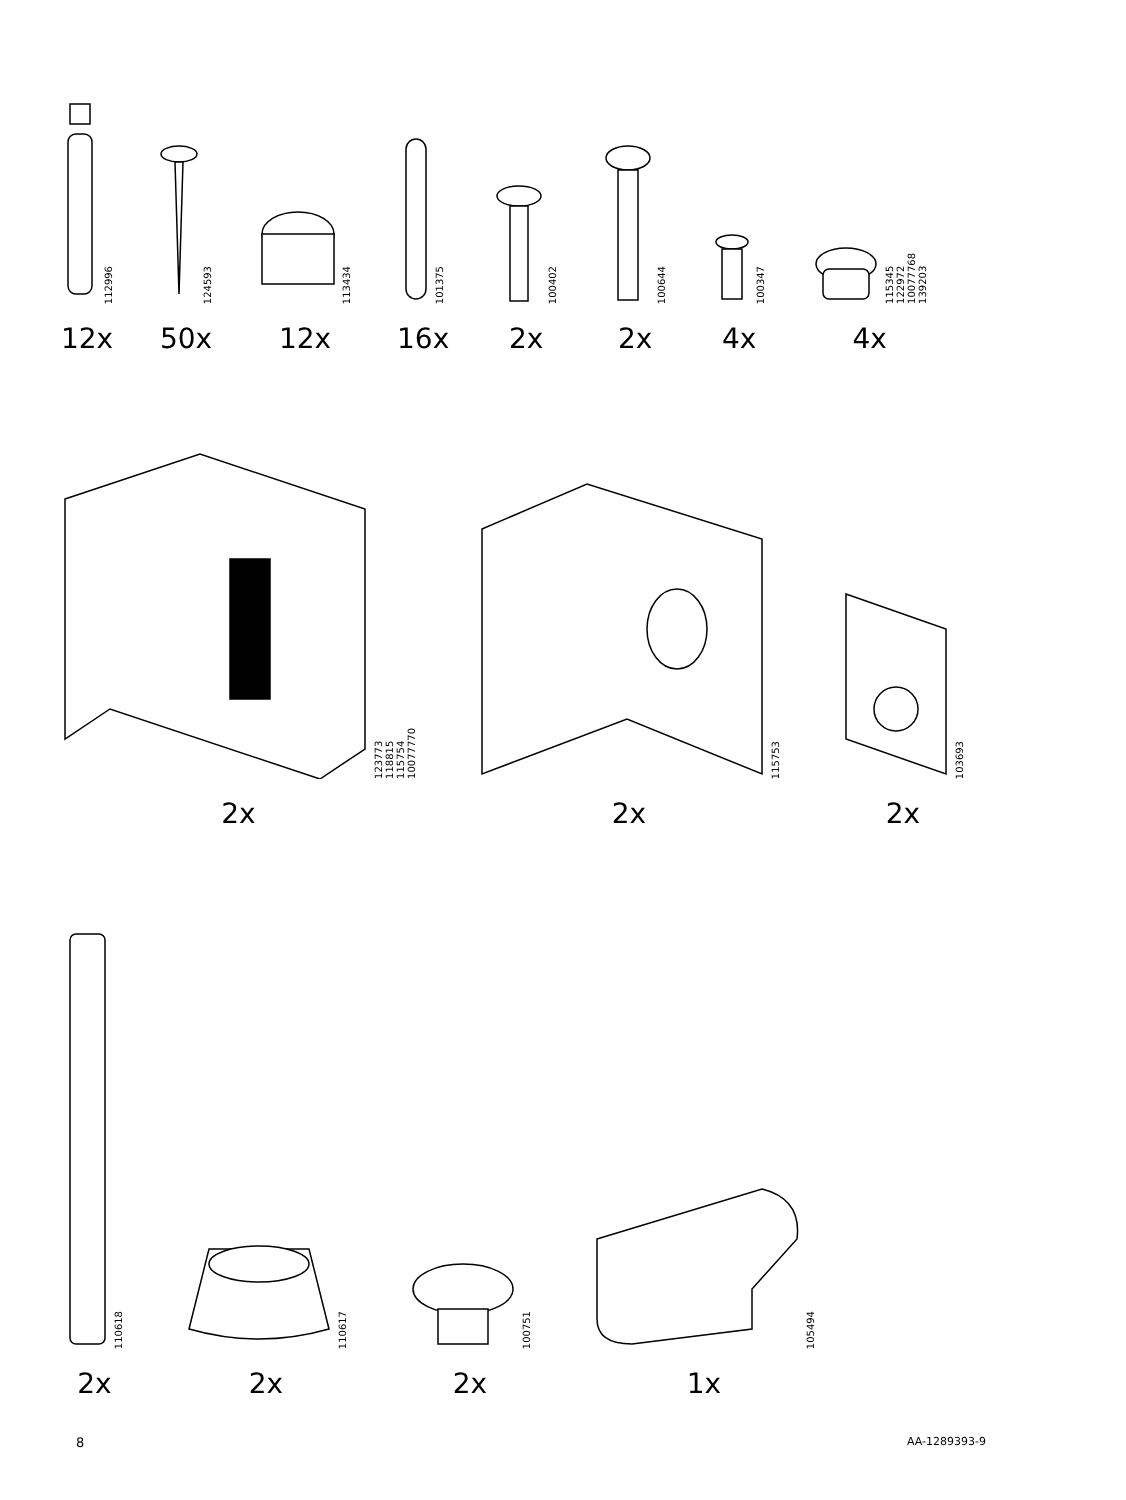112996
12x
124593
50x
113434
12x
101375
16x
100402
2x
100644
2x
100347
4x
115345
122972
10077768
139203
4x
123773
118815
115754
10077770
2x
115753
2x
103693
2x
110618
2x
110617
2x
100751
2x
105494
1x
8 AA-1289393-9